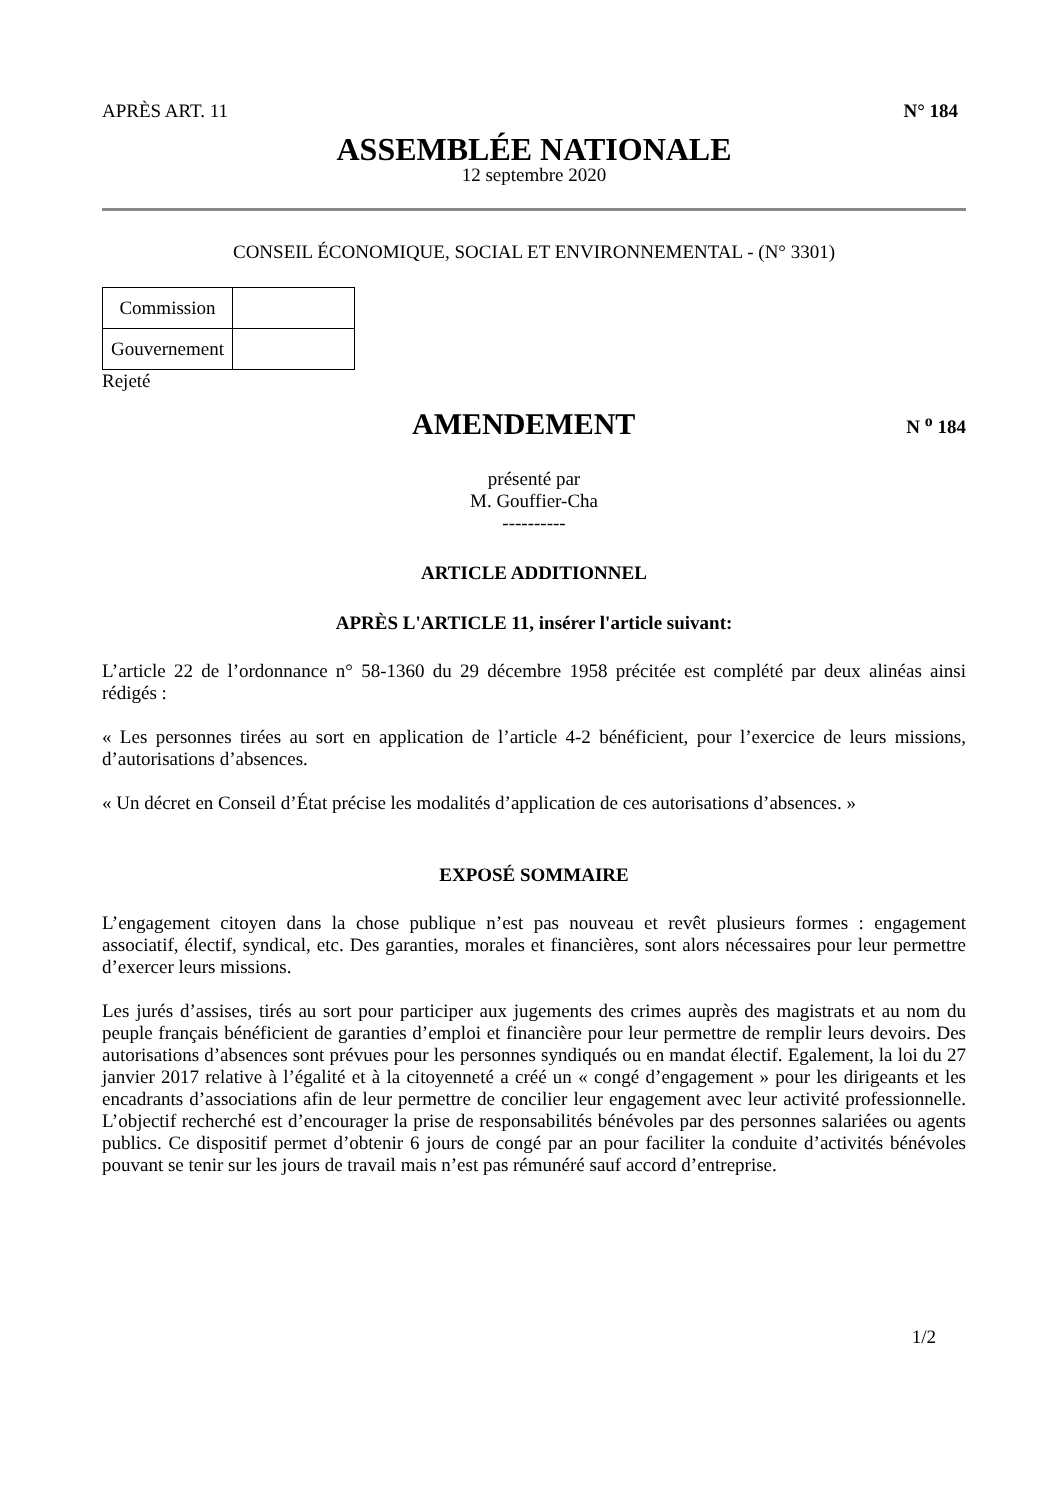APRÈS ART. 11 N° 184
ASSEMBLÉE NATIONALE
12 septembre 2020
CONSEIL ÉCONOMIQUE, SOCIAL ET ENVIRONNEMENTAL - (N° 3301)
| Commission | |
| Gouvernement | |
Rejeté
AMENDEMENT
N <sup>o</sup> 184
présenté par
M. Gouffier-Cha
----------
ARTICLE ADDITIONNEL
APRÈS L'ARTICLE 11, insérer l'article suivant:
L’article 22 de l’ordonnance n° 58-1360 du 29 décembre 1958 précitée est complété par deux alinéas ainsi rédigés :
« Les personnes tirées au sort en application de l’article 4-2 bénéficient, pour l’exercice de leurs missions, d’autorisations d’absences.
« Un décret en Conseil d’État précise les modalités d’application de ces autorisations d’absences. »
EXPOSÉ SOMMAIRE
L’engagement citoyen dans la chose publique n’est pas nouveau et revêt plusieurs formes : engagement associatif, électif, syndical, etc. Des garanties, morales et financières, sont alors nécessaires pour leur permettre d’exercer leurs missions.
Les jurés d’assises, tirés au sort pour participer aux jugements des crimes auprès des magistrats et au nom du peuple français bénéficient de garanties d’emploi et financière pour leur permettre de remplir leurs devoirs. Des autorisations d’absences sont prévues pour les personnes syndiqués ou en mandat électif. Egalement, la loi du 27 janvier 2017 relative à l’égalité et à la citoyenneté a créé un « congé d’engagement » pour les dirigeants et les encadrants d’associations afin de leur permettre de concilier leur engagement avec leur activité professionnelle. L’objectif recherché est d’encourager la prise de responsabilités bénévoles par des personnes salariées ou agents publics. Ce dispositif permet d’obtenir 6 jours de congé par an pour faciliter la conduite d’activités bénévoles pouvant se tenir sur les jours de travail mais n’est pas rémunéré sauf accord d’entreprise.
1/2